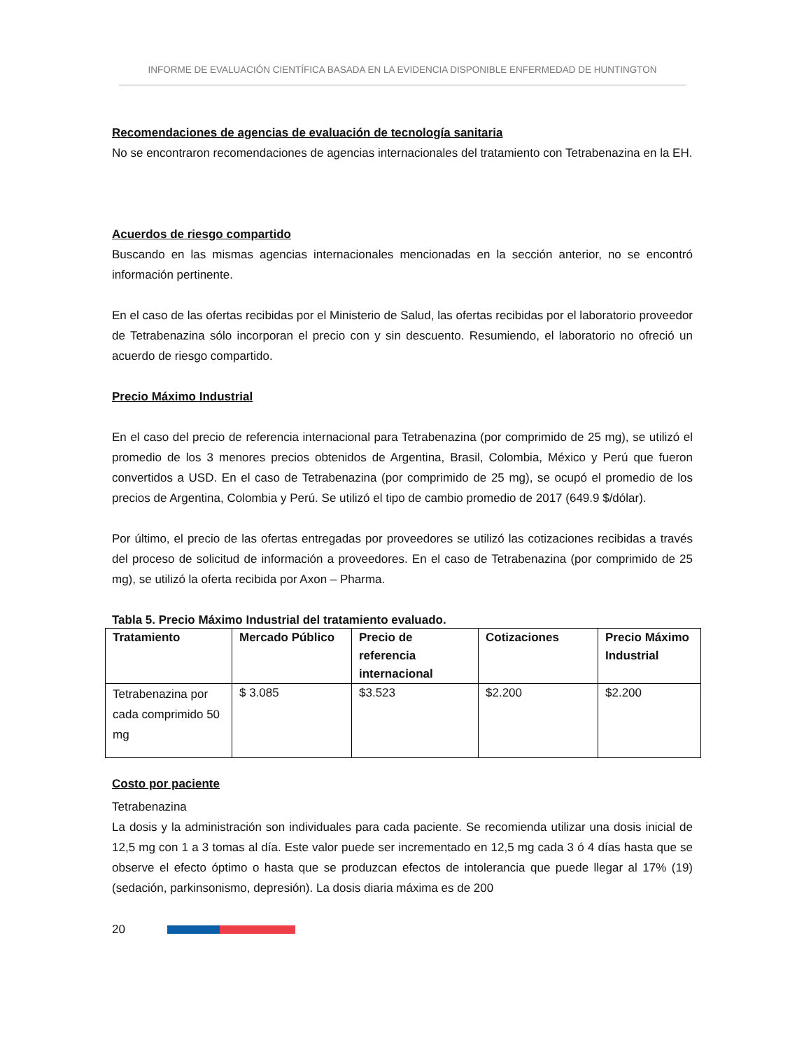INFORME DE EVALUACIÓN CIENTÍFICA BASADA EN LA EVIDENCIA DISPONIBLE ENFERMEDAD DE HUNTINGTON
Recomendaciones de agencias de evaluación de tecnología sanitaria
No se encontraron recomendaciones de agencias internacionales del tratamiento con Tetrabenazina en la EH.
Acuerdos de riesgo compartido
Buscando en las mismas agencias internacionales mencionadas en la sección anterior, no se encontró información pertinente.
En el caso de las ofertas recibidas por el Ministerio de Salud, las ofertas recibidas por el laboratorio proveedor de Tetrabenazina sólo incorporan el precio con y sin descuento. Resumiendo, el laboratorio no ofreció un acuerdo de riesgo compartido.
Precio Máximo Industrial
En el caso del precio de referencia internacional para Tetrabenazina (por comprimido de 25 mg), se utilizó el promedio de los 3 menores precios obtenidos de Argentina, Brasil, Colombia, México y Perú que fueron convertidos a USD. En el caso de Tetrabenazina (por comprimido de 25 mg), se ocupó el promedio de los precios de Argentina, Colombia y Perú. Se utilizó el tipo de cambio promedio de 2017 (649.9 $/dólar).
Por último, el precio de las ofertas entregadas por proveedores se utilizó las cotizaciones recibidas a través del proceso de solicitud de información a proveedores. En el caso de Tetrabenazina (por comprimido de 25 mg), se utilizó la oferta recibida por Axon – Pharma.
Tabla 5. Precio Máximo Industrial del tratamiento evaluado.
| Tratamiento | Mercado Público | Precio de referencia internacional | Cotizaciones | Precio Máximo Industrial |
| --- | --- | --- | --- | --- |
| Tetrabenazina por cada comprimido 50 mg | $ 3.085 | $3.523 | $2.200 | $2.200 |
Costo por paciente
Tetrabenazina
La dosis y la administración son individuales para cada paciente. Se recomienda utilizar una dosis inicial de 12,5 mg con 1 a 3 tomas al día. Este valor puede ser incrementado en 12,5 mg cada 3 ó 4 días hasta que se observe el efecto óptimo o hasta que se produzcan efectos de intolerancia que puede llegar al 17% (19)(sedación, parkinsonismo, depresión). La dosis diaria máxima es de 200
20